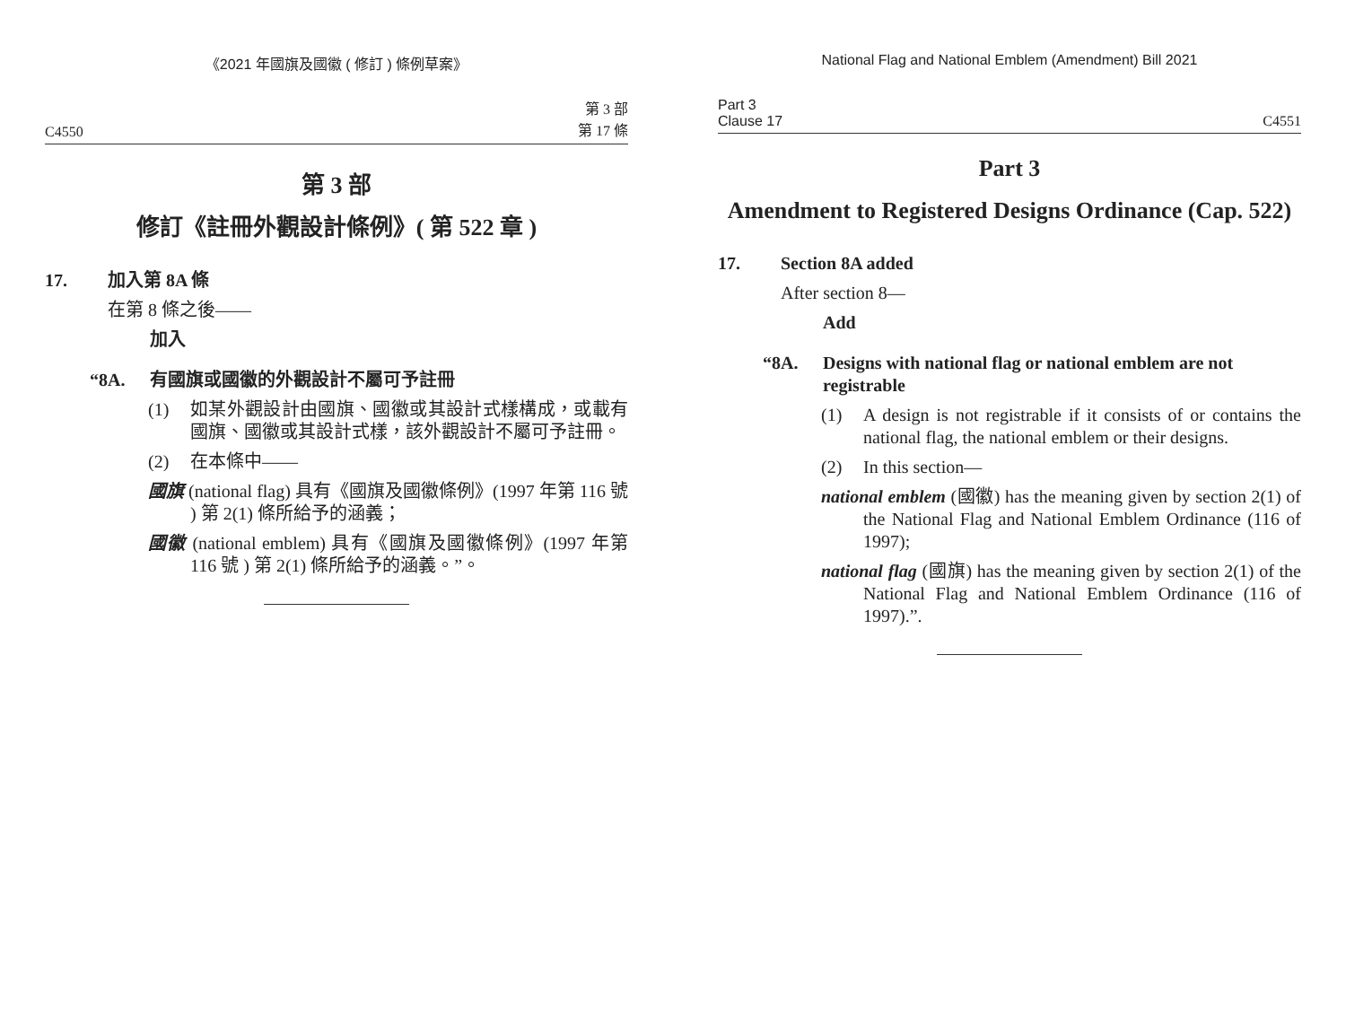《2021 年國旗及國徽 ( 修訂 ) 條例草案》
C4550 第 3 部
第 17 條
第 3 部
修訂《註冊外觀設計條例》( 第 522 章 )
17. 加入第 8A 條
在第 8 條之後——
加入
“8A. 有國旗或國徽的外觀設計不屬可予註冊
(1) 如某外觀設計由國旗、國徽或其設計式樣構成，或載有國旗、國徽或其設計式樣，該外觀設計不屬可予註冊。
(2) 在本條中——
國旗 (national flag) 具有《國旗及國徽條例》(1997 年第 116 號 ) 第 2(1) 條所給予的涵義；
國徽 (national emblem) 具有《國旗及國徽條例》(1997 年第 116 號 ) 第 2(1) 條所給予的涵義。”。
National Flag and National Emblem (Amendment) Bill 2021
Part 3
Clause 17 C4551
Part 3
Amendment to Registered Designs Ordinance (Cap. 522)
17. Section 8A added
After section 8—
Add
“8A. Designs with national flag or national emblem are not registrable
(1) A design is not registrable if it consists of or contains the national flag, the national emblem or their designs.
(2) In this section—
national emblem (國徽) has the meaning given by section 2(1) of the National Flag and National Emblem Ordinance (116 of 1997);
national flag (國旗) has the meaning given by section 2(1) of the National Flag and National Emblem Ordinance (116 of 1997).”.